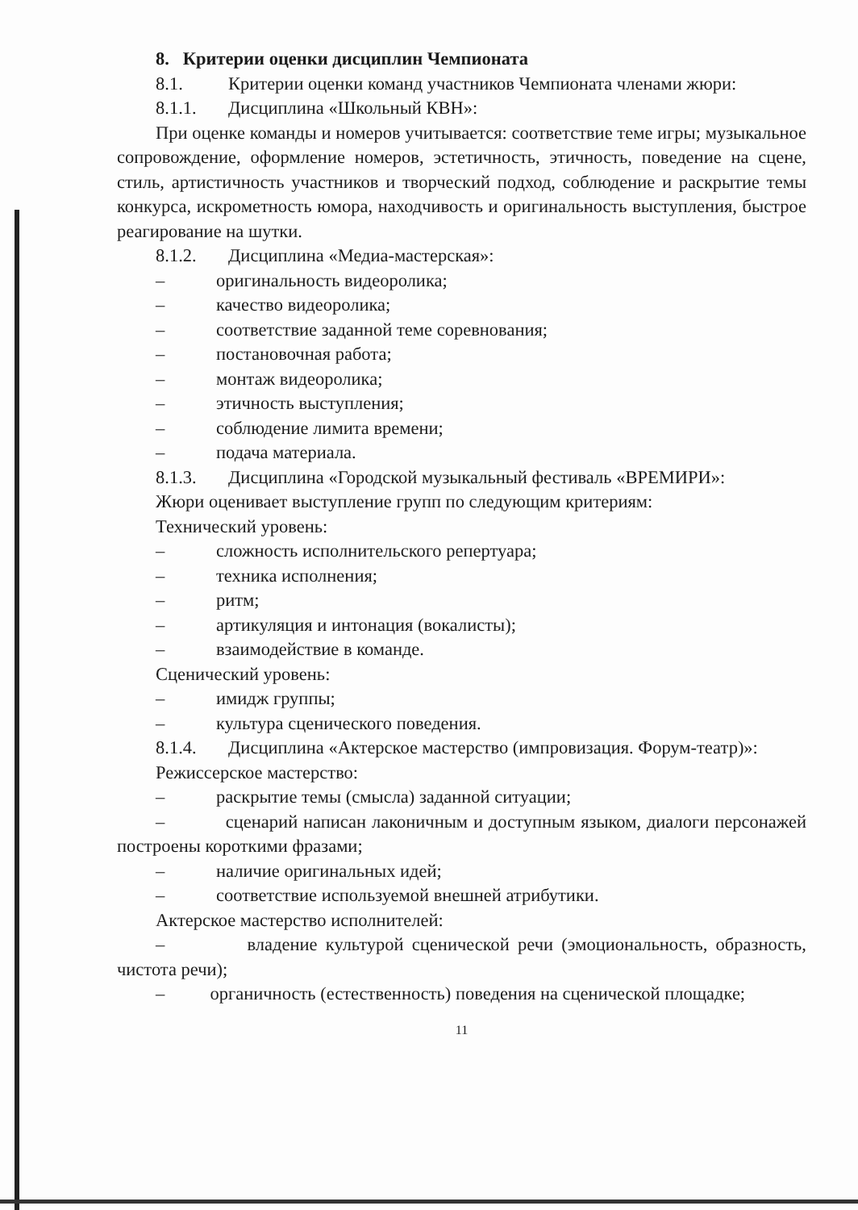8. Критерии оценки дисциплин Чемпионата
8.1. Критерии оценки команд участников Чемпионата членами жюри:
8.1.1. Дисциплина «Школьный КВН»:
При оценке команды и номеров учитывается: соответствие теме игры; музыкальное сопровождение, оформление номеров, эстетичность, этичность, поведение на сцене, стиль, артистичность участников и творческий подход, соблюдение и раскрытие темы конкурса, искрометность юмора, находчивость и оригинальность выступления, быстрое реагирование на шутки.
8.1.2. Дисциплина «Медиа-мастерская»:
– оригинальность видеоролика;
– качество видеоролика;
– соответствие заданной теме соревнования;
– постановочная работа;
– монтаж видеоролика;
– этичность выступления;
– соблюдение лимита времени;
– подача материала.
8.1.3. Дисциплина «Городской музыкальный фестиваль «ВРЕМИРИ»:
Жюри оценивает выступление групп по следующим критериям:
Технический уровень:
– сложность исполнительского репертуара;
– техника исполнения;
– ритм;
– артикуляция и интонация (вокалисты);
– взаимодействие в команде.
Сценический уровень:
– имидж группы;
– культура сценического поведения.
8.1.4. Дисциплина «Актерское мастерство (импровизация. Форум-театр)»:
Режиссерское мастерство:
– раскрытие темы (смысла) заданной ситуации;
– сценарий написан лаконичным и доступным языком, диалоги персонажей построены короткими фразами;
– наличие оригинальных идей;
– соответствие используемой внешней атрибутики.
Актерское мастерство исполнителей:
– владение культурой сценической речи (эмоциональность, образность, чистота речи);
– органичность (естественность) поведения на сценической площадке;
11